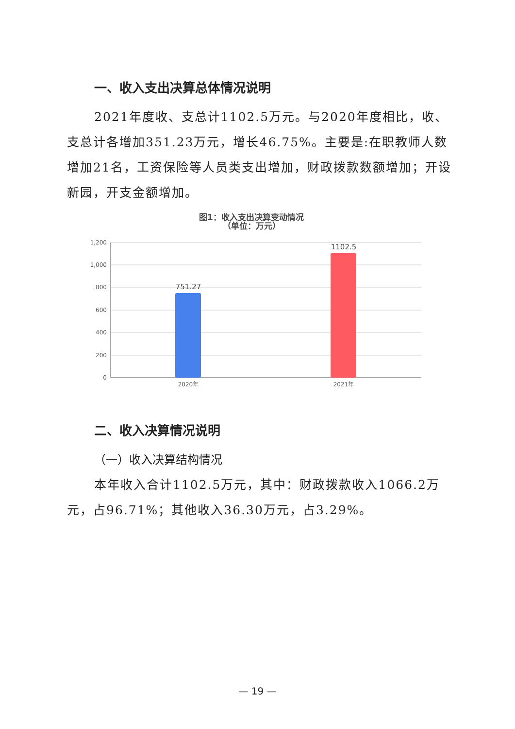一、收入支出决算总体情况说明
2021年度收、支总计1102.5万元。与2020年度相比，收、支总计各增加351.23万元，增长46.75%。主要是:在职教师人数增加21名，工资保险等人员类支出增加，财政拨款数额增加；开设新园，开支金额增加。
图1：收入支出决算变动情况
（单位：万元）
1,200
1,000
800
600
400
200
0
751.27
1102.5
2020年
2021年
二、收入决算情况说明
（一）收入决算结构情况
本年收入合计1102.5万元，其中：财政拨款收入1066.2万元，占96.71%；其他收入36.30万元，占3.29%。
— 19 —